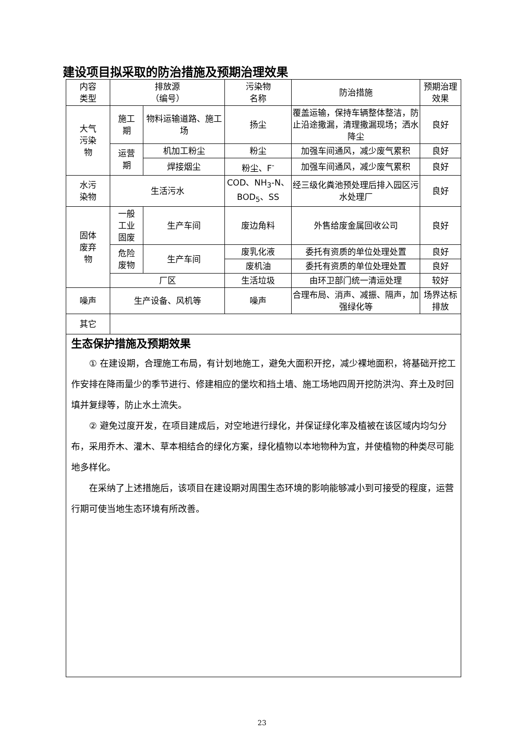建设项目拟采取的防治措施及预期治理效果
| 内容 类型 | 排放源 （编号） | | 污染物 名称 | 防治措施 | 预期治理效果 |
| --- | --- | --- | --- | --- | --- |
| 大气 污染 物 | 施工 期 | 物料运输道路、施工场 | 扬尘 | 覆盖运输，保持车辆整体整洁，防止沿途撒漏，清理撒漏现场；洒水降尘 | 良好 |
| | 运营 期 | 机加工粉尘 | 粉尘 | 加强车间通风，减少废气累积 | 良好 |
| | | 焊接烟尘 | 粉尘、F<sup>-</sup> | 加强车间通风，减少废气累积 | 良好 |
| 水污 染物 | 生活污水 | | COD、NH<sub>3</sub>-N、BOD<sub>5</sub>、SS | 经三级化粪池预处理后排入园区污水处理厂 | 良好 |
| 固体 废弃 物 | 一般 工业 固废 | 生产车间 | 废边角料 | 外售给废金属回收公司 | 良好 |
| | 危险 废物 | 生产车间 | 废乳化液 | 委托有资质的单位处理处置 | 良好 |
| | | | 废机油 | 委托有资质的单位处理处置 | 良好 |
| | 厂区 | | 生活垃圾 | 由环卫部门统一清运处理 | 较好 |
| 噪声 | 生产设备、风机等 | | 噪声 | 合理布局、消声、减振、隔声，加强绿化等 | 场界达标排放 |
| 其它 | | | | | |
| 生态保护措施及预期效果 ① 在建设期，合理施工布局，有计划地施工，避免大面积开挖，减少裸地面积，将基础开挖工作安排在降雨量少的季节进行、修建相应的堡坎和挡土墙、施工场地四周开挖防洪沟、弃土及时回填并复绿等，防止水土流失。 ② 避免过度开发，在项目建成后，对空地进行绿化，并保证绿化率及植被在该区域内均匀分布，采用乔木、灌木、草本相结合的绿化方案，绿化植物以本地物种为宜，并使植物的种类尽可能地多样化。 在采纳了上述措施后，该项目在建设期对周围生态环境的影响能够减小到可接受的程度，运营行期可使当地生态环境有所改善。 | | | | | |
23